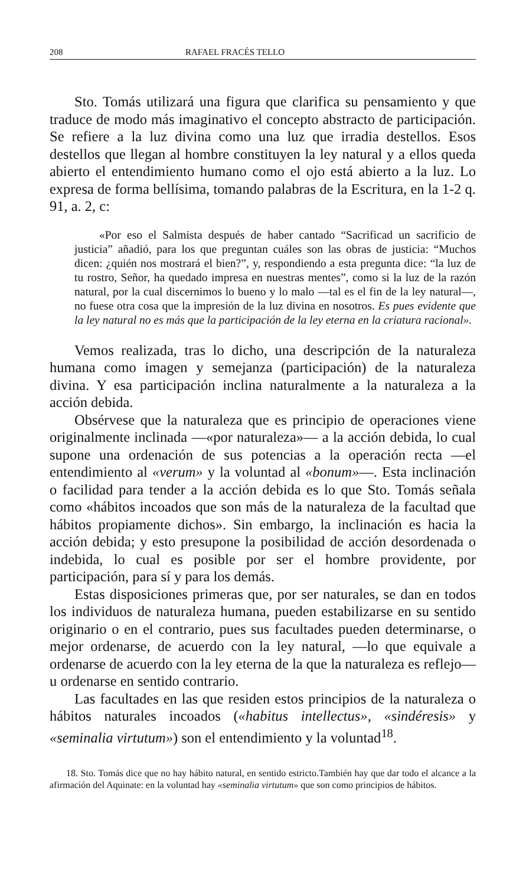208 RAFAEL FRACÉS TELLO
Sto. Tomás utilizará una figura que clarifica su pensamiento y que traduce de modo más imaginativo el concepto abstracto de participación. Se refiere a la luz divina como una luz que irradia destellos. Esos destellos que llegan al hombre constituyen la ley natural y a ellos queda abierto el entendimiento humano como el ojo está abierto a la luz. Lo expresa de forma bellísima, tomando palabras de la Escritura, en la 1-2 q. 91, a. 2, c:
«Por eso el Salmista después de haber cantado “Sacrificad un sacrificio de justicia” añadió, para los que preguntan cuáles son las obras de justicia: “Muchos dicen: ¿quién nos mostrará el bien?”, y, respondiendo a esta pregunta dice: “la luz de tu rostro, Señor, ha quedado impresa en nuestras mentes”, como si la luz de la razón natural, por la cual discernimos lo bueno y lo malo —tal es el fin de la ley natural—, no fuese otra cosa que la impresión de la luz divina en nosotros. Es pues evidente que la ley natural no es más que la participación de la ley eterna en la criatura racional».
Vemos realizada, tras lo dicho, una descripción de la naturaleza humana como imagen y semejanza (participación) de la naturaleza divina. Y esa participación inclina naturalmente a la naturaleza a la acción debida.
Obsérvese que la naturaleza que es principio de operaciones viene originalmente inclinada —«por naturaleza»— a la acción debida, lo cual supone una ordenación de sus potencias a la operación recta —el entendimiento al «verum» y la voluntad al «bonum»—. Esta inclinación o facilidad para tender a la acción debida es lo que Sto. Tomás señala como «hábitos incoados que son más de la naturaleza de la facultad que hábitos propiamente dichos». Sin embargo, la inclinación es hacia la acción debida; y esto presupone la posibilidad de acción desordenada o indebida, lo cual es posible por ser el hombre providente, por participación, para sí y para los demás.
Estas disposiciones primeras que, por ser naturales, se dan en todos los individuos de naturaleza humana, pueden estabilizarse en su sentido originario o en el contrario, pues sus facultades pueden determinarse, o mejor ordenarse, de acuerdo con la ley natural, —lo que equivale a ordenarse de acuerdo con la ley eterna de la que la naturaleza es reflejo— u ordenarse en sentido contrario.
Las facultades en las que residen estos principios de la naturaleza o hábitos naturales incoados («habitus intellectus», «sindéresis» y «seminalia virtutum») son el entendimiento y la voluntad<sup>18</sup>.
18. Sto. Tomás dice que no hay hábito natural, en sentido estricto.También hay que dar todo el alcance a la afirmación del Aquinate: en la voluntad hay «seminalia virtutum» que son como principios de hábitos.